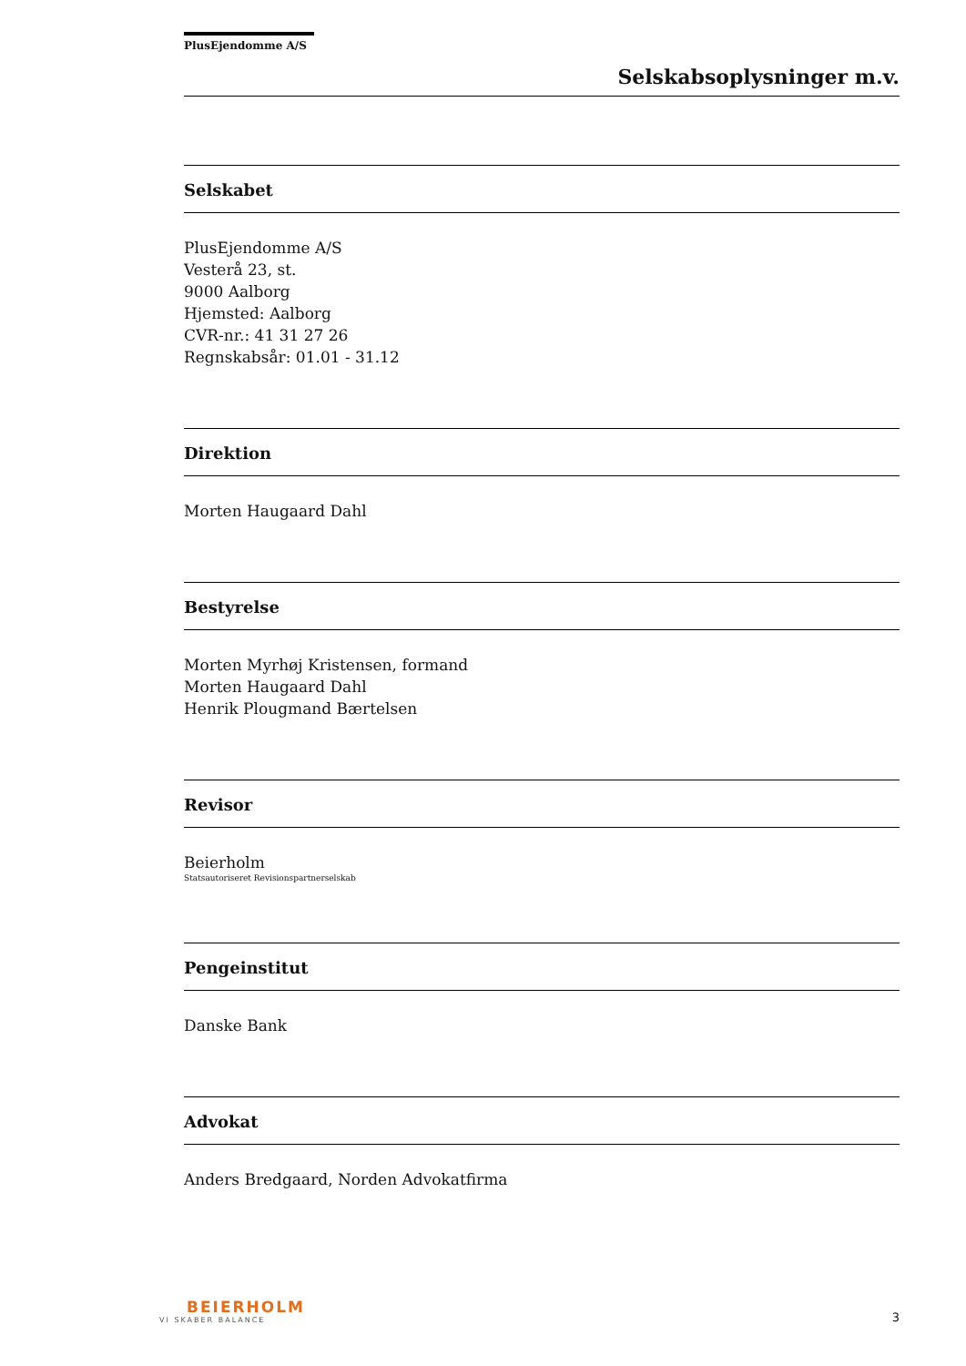PlusEjendomme A/S
Selskabsoplysninger m.v.
Selskabet
PlusEjendomme A/S
Vesterå 23, st.
9000 Aalborg
Hjemsted: Aalborg
CVR-nr.: 41 31 27 26
Regnskabsår: 01.01 - 31.12
Direktion
Morten Haugaard Dahl
Bestyrelse
Morten Myrhøj Kristensen, formand
Morten Haugaard Dahl
Henrik Plougmand Bærtelsen
Revisor
Beierholm
Statsautoriseret Revisionspartnerselskab
Pengeinstitut
Danske Bank
Advokat
Anders Bredgaard, Norden Advokatfirma
BEIERHOLM
VI SKABER BALANCE
3